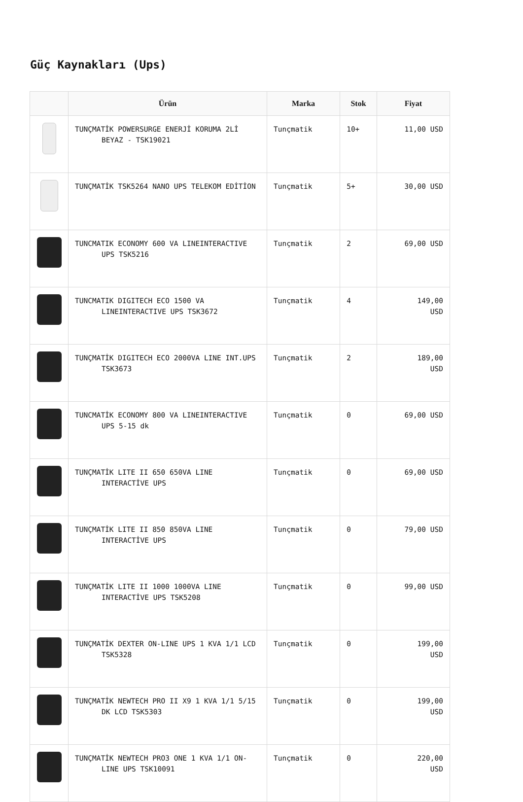Güç Kaynakları (Ups)
| | Ürün | Marka | Stok | Fiyat |
| --- | --- | --- | --- | --- |
| | TUNÇMATİK POWERSURGE ENERJİ KORUMA 2Lİ BEYAZ - TSK19021 | Tunçmatik | 10+ | 11,00 USD |
| | TUNÇMATİK TSK5264 NANO UPS TELEKOM EDİTİON | Tunçmatik | 5+ | 30,00 USD |
| | TUNCMATIK ECONOMY 600 VA LINEINTERACTIVE UPS TSK5216 | Tunçmatik | 2 | 69,00 USD |
| | TUNCMATIK DIGITECH ECO 1500 VA LINEINTERACTIVE UPS TSK3672 | Tunçmatik | 4 | 149,00 USD |
| | TUNÇMATİK DIGITECH ECO 2000VA LINE INT.UPS TSK3673 | Tunçmatik | 2 | 189,00 USD |
| | TUNCMATİK ECONOMY 800 VA LINEINTERACTIVE UPS 5-15 dk | Tunçmatik | 0 | 69,00 USD |
| | TUNÇMATİK LITE II 650 650VA LINE INTERACTİVE UPS | Tunçmatik | 0 | 69,00 USD |
| | TUNÇMATİK LITE II 850 850VA LINE INTERACTİVE UPS | Tunçmatik | 0 | 79,00 USD |
| | TUNÇMATİK LITE II 1000 1000VA LINE INTERACTİVE UPS TSK5208 | Tunçmatik | 0 | 99,00 USD |
| | TUNÇMATİK DEXTER ON-LINE UPS 1 KVA 1/1 LCD TSK5328 | Tunçmatik | 0 | 199,00 USD |
| | TUNÇMATİK NEWTECH PRO II X9 1 KVA 1/1 5/15 DK LCD TSK5303 | Tunçmatik | 0 | 199,00 USD |
| | TUNÇMATİK NEWTECH PRO3 ONE 1 KVA 1/1 ON- LINE UPS TSK10091 | Tunçmatik | 0 | 220,00 USD |